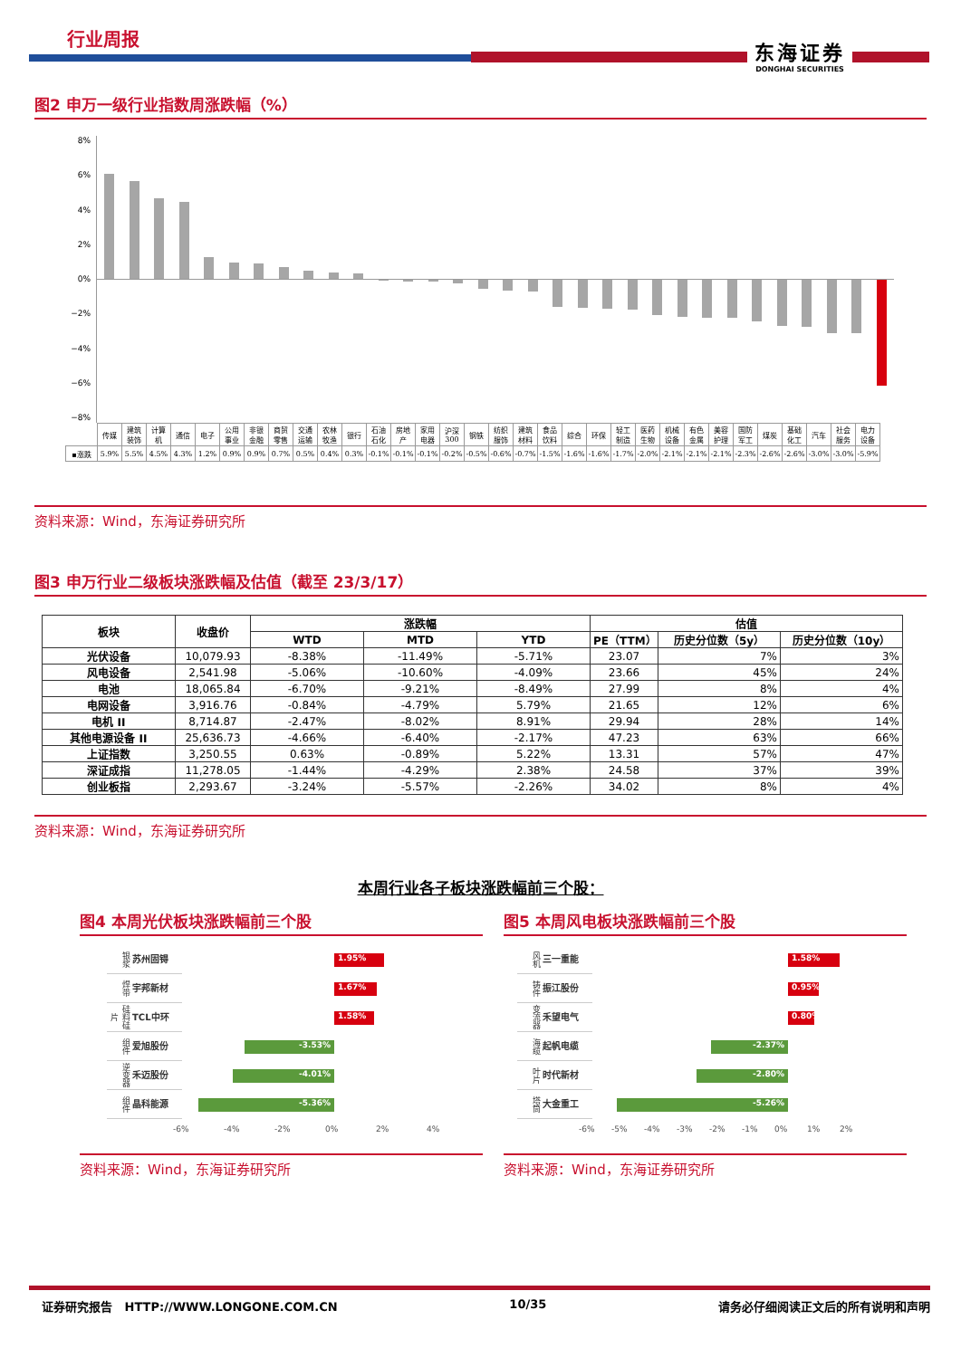行业周报 东海证券
DONGHAI SECURITIES
图2 申万一级行业指数周涨跌幅（%）
8%
6%
4%
2%
0%
−2%
−4%
−6%
−8%
| | 传媒 | 建筑 装饰 | 计算 机 | 通信 | 电子 | 公用 事业 | 非银 金融 | 商贸 零售 | 交通 运输 | 农林 牧渔 | 银行 | 石油 石化 | 房地 产 | 家用 电器 | 沪深 300 | 钢铁 | 纺织 服饰 | 建筑 材料 | 食品 饮料 | 综合 | 环保 | 轻工 制造 | 医药 生物 | 机械 设备 | 有色 金属 | 美容 护理 | 国防 军工 | 煤炭 | 基础 化工 | 汽车 | 社会 服务 | 电力 设备 |
| ▪涨跌 | 5.9% | 5.5% | 4.5% | 4.3% | 1.2% | 0.9% | 0.9% | 0.7% | 0.5% | 0.4% | 0.3% | -0.1% | -0.1% | -0.1% | -0.2% | -0.5% | -0.6% | -0.7% | -1.5% | -1.6% | -1.6% | -1.7% | -2.0% | -2.1% | -2.1% | -2.1% | -2.3% | -2.6% | -2.6% | -3.0% | -3.0% | -5.9% |
资料来源：Wind，东海证券研究所
图3 申万行业二级板块涨跌幅及估值（截至 23/3/17）
| 板块 | 收盘价 | 涨跌幅 | | | 估值 | | |
| --- | --- | --- | --- | --- | --- | --- | --- |
| | | WTD | MTD | YTD | PE（TTM） | 历史分位数（5y） | 历史分位数（10y） |
| 光伏设备 | 10,079.93 | -8.38% | -11.49% | -5.71% | 23.07 | 7% | 3% |
| 风电设备 | 2,541.98 | -5.06% | -10.60% | -4.09% | 23.66 | 45% | 24% |
| 电池 | 18,065.84 | -6.70% | -9.21% | -8.49% | 27.99 | 8% | 4% |
| 电网设备 | 3,916.76 | -0.84% | -4.79% | 5.79% | 21.65 | 12% | 6% |
| 电机 II | 8,714.87 | -2.47% | -8.02% | 8.91% | 29.94 | 28% | 14% |
| 其他电源设备 II | 25,636.73 | -4.66% | -6.40% | -2.17% | 47.23 | 63% | 66% |
| 上证指数 | 3,250.55 | 0.63% | -0.89% | 5.22% | 13.31 | 57% | 47% |
| 深证成指 | 11,278.05 | -1.44% | -4.29% | 2.38% | 24.58 | 37% | 39% |
| 创业板指 | 2,293.67 | -3.24% | -5.57% | -2.26% | 34.02 | 8% | 4% |
资料来源：Wind，东海证券研究所
本周行业各子板块涨跌幅前三个股：
图4 本周光伏板块涨跌幅前三个股
银浆
苏州固锝
1.95%
焊带
宇邦新材
1.67%
硅料硅片
TCL中环
1.58%
组件
爱旭股份
-3.53%
逆变器
禾迈股份
-4.01%
组件
晶科能源
-5.36%
-6% -4% -2% 0% 2% 4%
资料来源：Wind，东海证券研究所
图5 本周风电板块涨跌幅前三个股
风机
三一重能
1.58%
铸件
振江股份
0.95%
变流器
禾望电气
0.80%
海缆
起帆电缆
-2.37%
叶片
时代新材
-2.80%
塔筒
大金重工
-5.26%
-6% -5% -4% -3% -2% -1% 0% 1% 2%
资料来源：Wind，东海证券研究所
证券研究报告 HTTP://WWW.LONGONE.COM.CN 10/35 请务必仔细阅读正文后的所有说明和声明